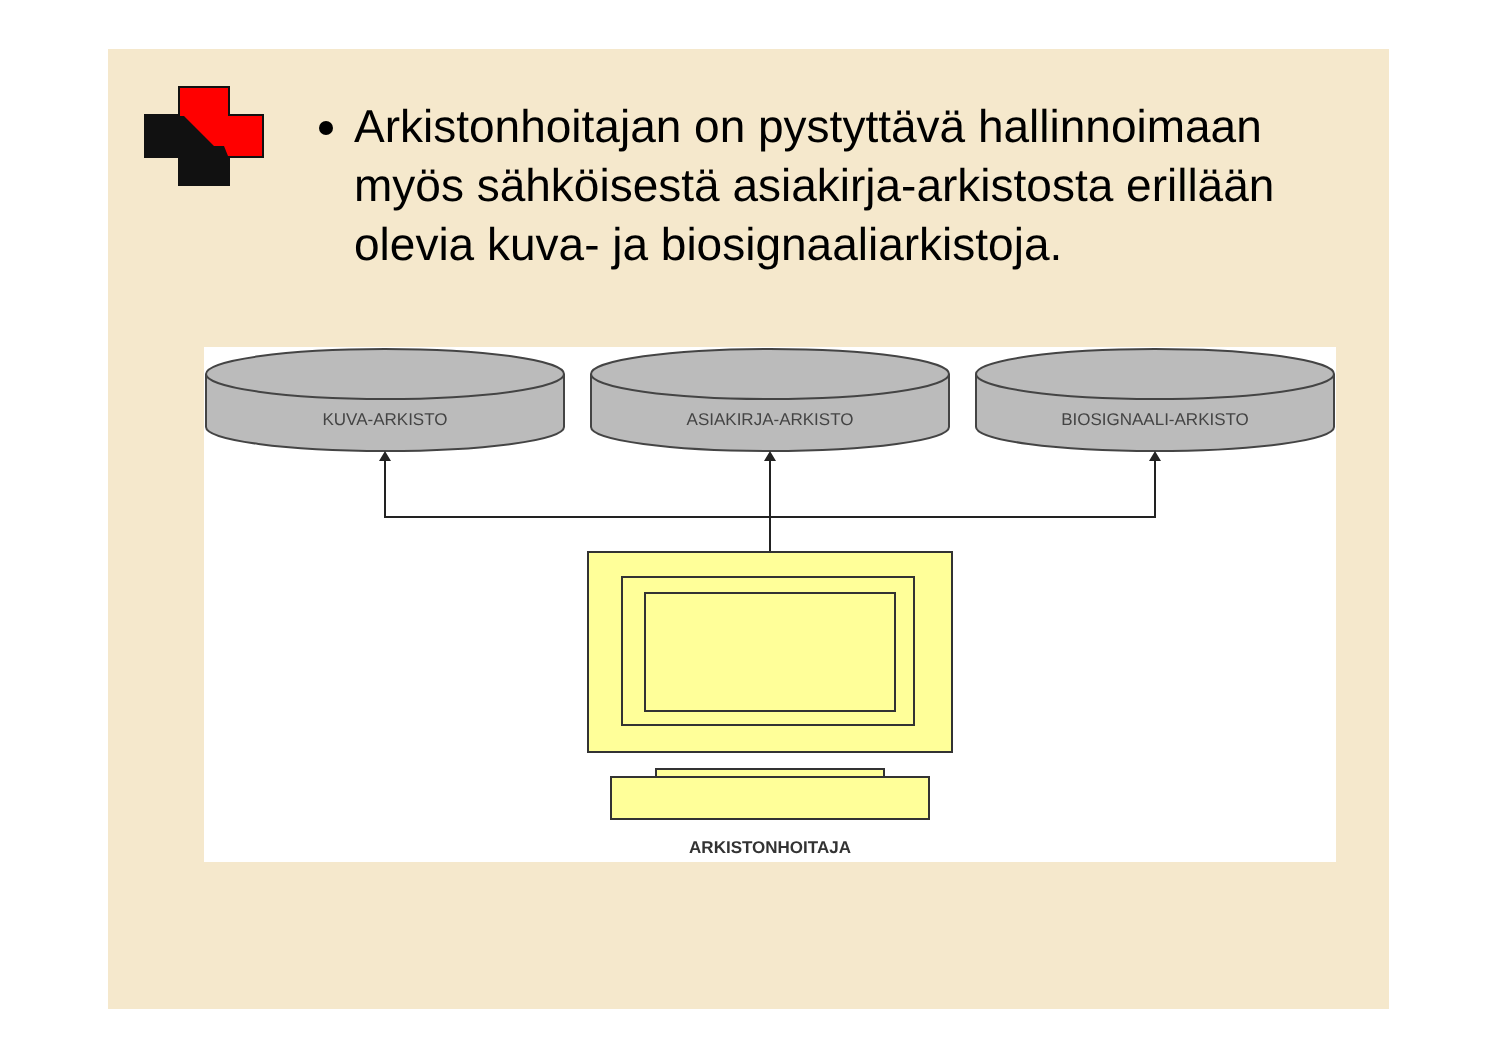Arkistonhoitajan on pystyttävä hallinnoimaan myös sähköisestä asiakirja-arkistosta erillään olevia kuva- ja biosignaaliarkistoja.
KUVA-ARKISTO
ASIAKIRJA-ARKISTO
BIOSIGNAALI-ARKISTO
ARKISTONHOITAJA